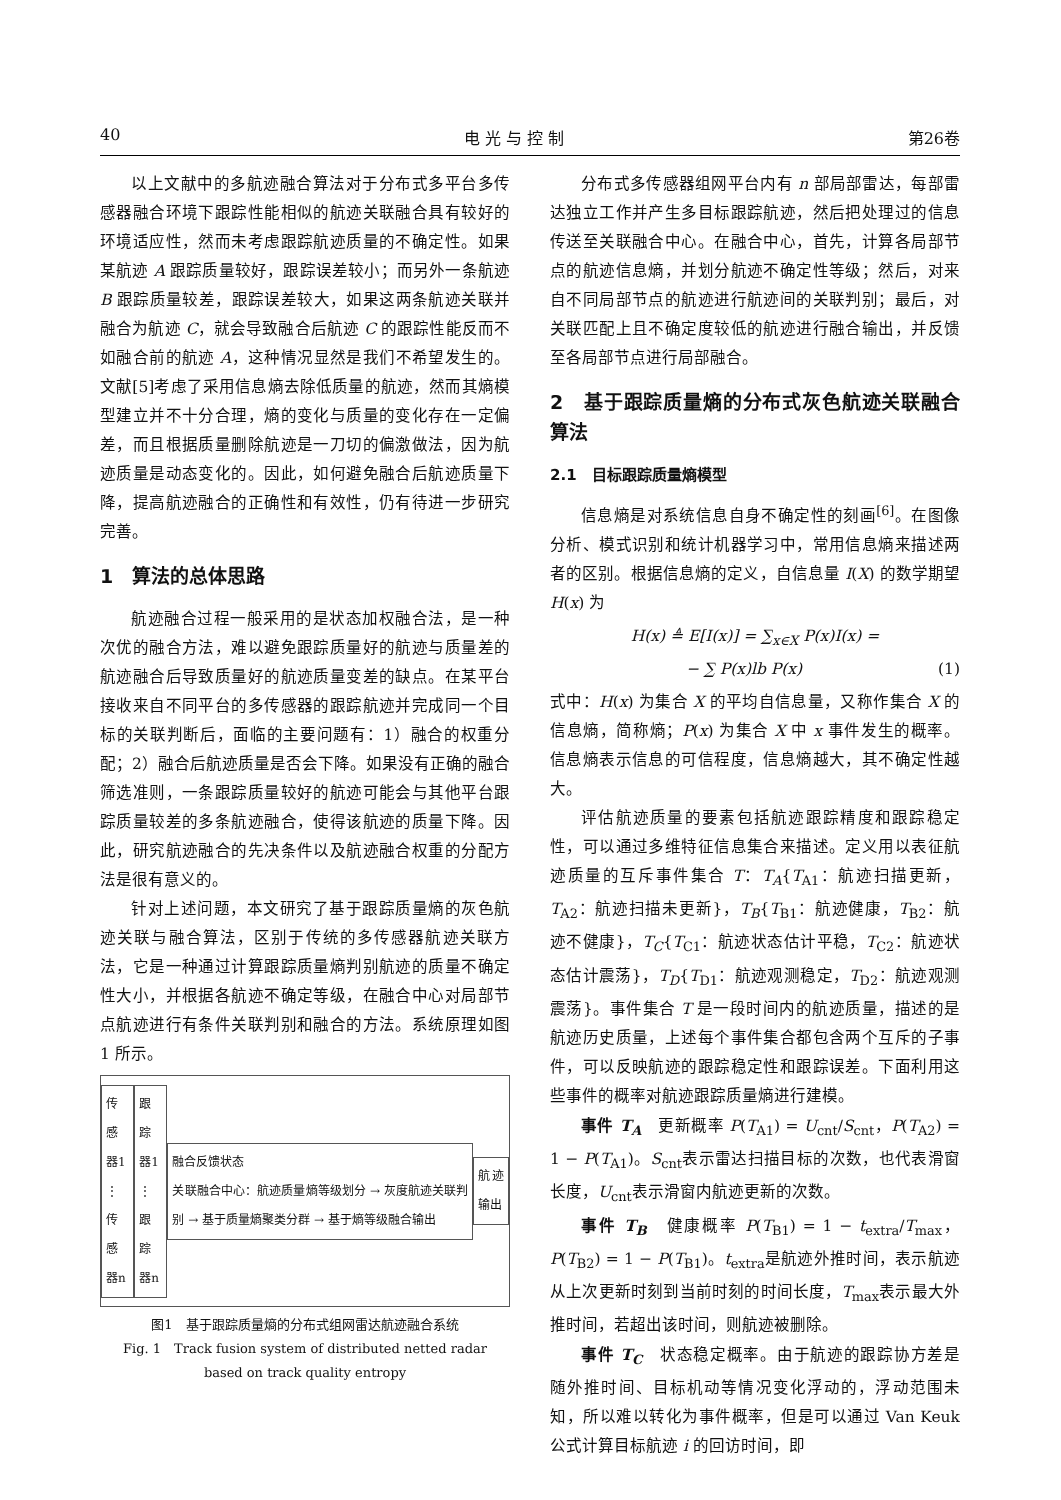40 电 光 与 控 制 第26卷
以上文献中的多航迹融合算法对于分布式多平台多传感器融合环境下跟踪性能相似的航迹关联融合具有较好的环境适应性，然而未考虑跟踪航迹质量的不确定性。如果某航迹 A 跟踪质量较好，跟踪误差较小；而另外一条航迹 B 跟踪质量较差，跟踪误差较大，如果这两条航迹关联并融合为航迹 C，就会导致融合后航迹 C 的跟踪性能反而不如融合前的航迹 A，这种情况显然是我们不希望发生的。文献[5]考虑了采用信息熵去除低质量的航迹，然而其熵模型建立并不十分合理，熵的变化与质量的变化存在一定偏差，而且根据质量删除航迹是一刀切的偏激做法，因为航迹质量是动态变化的。因此，如何避免融合后航迹质量下降，提高航迹融合的正确性和有效性，仍有待进一步研究完善。
1　算法的总体思路
航迹融合过程一般采用的是状态加权融合法，是一种次优的融合方法，难以避免跟踪质量好的航迹与质量差的航迹融合后导致质量好的航迹质量变差的缺点。在某平台接收来自不同平台的多传感器的跟踪航迹并完成同一个目标的关联判断后，面临的主要问题有：1）融合的权重分配；2）融合后航迹质量是否会下降。如果没有正确的融合筛选准则，一条跟踪质量较好的航迹可能会与其他平台跟踪质量较差的多条航迹融合，使得该航迹的质量下降。因此，研究航迹融合的先决条件以及航迹融合权重的分配方法是很有意义的。
针对上述问题，本文研究了基于跟踪质量熵的灰色航迹关联与融合算法，区别于传统的多传感器航迹关联方法，它是一种通过计算跟踪质量熵判别航迹的质量不确定性大小，并根据各航迹不确定等级，在融合中心对局部节点航迹进行有条件关联判别和融合的方法。系统原理如图 1 所示。
传感器1
⋮
传感器n
跟踪器1
⋮
跟踪器n
融合反馈状态
关联融合中心：航迹质量熵等级划分 → 灰度航迹关联判别 → 基于质量熵聚类分群 → 基于熵等级融合输出
航迹输出
图1　基于跟踪质量熵的分布式组网雷达航迹融合系统
Fig. 1　Track fusion system of distributed netted radar
based on track quality entropy
分布式多传感器组网平台内有 n 部局部雷达，每部雷达独立工作并产生多目标跟踪航迹，然后把处理过的信息传送至关联融合中心。在融合中心，首先，计算各局部节点的航迹信息熵，并划分航迹不确定性等级；然后，对来自不同局部节点的航迹进行航迹间的关联判别；最后，对关联匹配上且不确定度较低的航迹进行融合输出，并反馈至各局部节点进行局部融合。
2　基于跟踪质量熵的分布式灰色航迹关联融合算法
2.1　目标跟踪质量熵模型
信息熵是对系统信息自身不确定性的刻画<sup>[6]</sup>。在图像分析、模式识别和统计机器学习中，常用信息熵来描述两者的区别。根据信息熵的定义，自信息量 I(X) 的数学期望 H(x) 为
H(x) ≜ E[I(x)] = ∑<sub>x∈X</sub> P(x)I(x) =
− ∑ P(x)lb P(x) (1)
式中：H(x) 为集合 X 的平均自信息量，又称作集合 X 的信息熵，简称熵；P(x) 为集合 X 中 x 事件发生的概率。信息熵表示信息的可信程度，信息熵越大，其不确定性越大。
评估航迹质量的要素包括航迹跟踪精度和跟踪稳定性，可以通过多维特征信息集合来描述。定义用以表征航迹质量的互斥事件集合 T：T<sub>A</sub>{T<sub>A1</sub>：航迹扫描更新，T<sub>A2</sub>：航迹扫描未更新}，T<sub>B</sub>{T<sub>B1</sub>：航迹健康，T<sub>B2</sub>：航迹不健康}，T<sub>C</sub>{T<sub>C1</sub>：航迹状态估计平稳，T<sub>C2</sub>：航迹状态估计震荡}，T<sub>D</sub>{T<sub>D1</sub>：航迹观测稳定，T<sub>D2</sub>：航迹观测震荡}。事件集合 T 是一段时间内的航迹质量，描述的是航迹历史质量，上述每个事件集合都包含两个互斥的子事件，可以反映航迹的跟踪稳定性和跟踪误差。下面利用这些事件的概率对航迹跟踪质量熵进行建模。
事件 T<sub>A</sub>　更新概率 P(T<sub>A1</sub>) = U<sub>cnt</sub>/S<sub>cnt</sub>，P(T<sub>A2</sub>) = 1 − P(T<sub>A1</sub>)。S<sub>cnt</sub>表示雷达扫描目标的次数，也代表滑窗长度，U<sub>cnt</sub>表示滑窗内航迹更新的次数。
事件 T<sub>B</sub>　健康概率 P(T<sub>B1</sub>) = 1 − t<sub>extra</sub>/T<sub>max</sub>，P(T<sub>B2</sub>) = 1 − P(T<sub>B1</sub>)。t<sub>extra</sub>是航迹外推时间，表示航迹从上次更新时刻到当前时刻的时间长度，T<sub>max</sub>表示最大外推时间，若超出该时间，则航迹被删除。
事件 T<sub>C</sub>　状态稳定概率。由于航迹的跟踪协方差是随外推时间、目标机动等情况变化浮动的，浮动范围未知，所以难以转化为事件概率，但是可以通过 Van Keuk 公式计算目标航迹 i 的回访时间，即